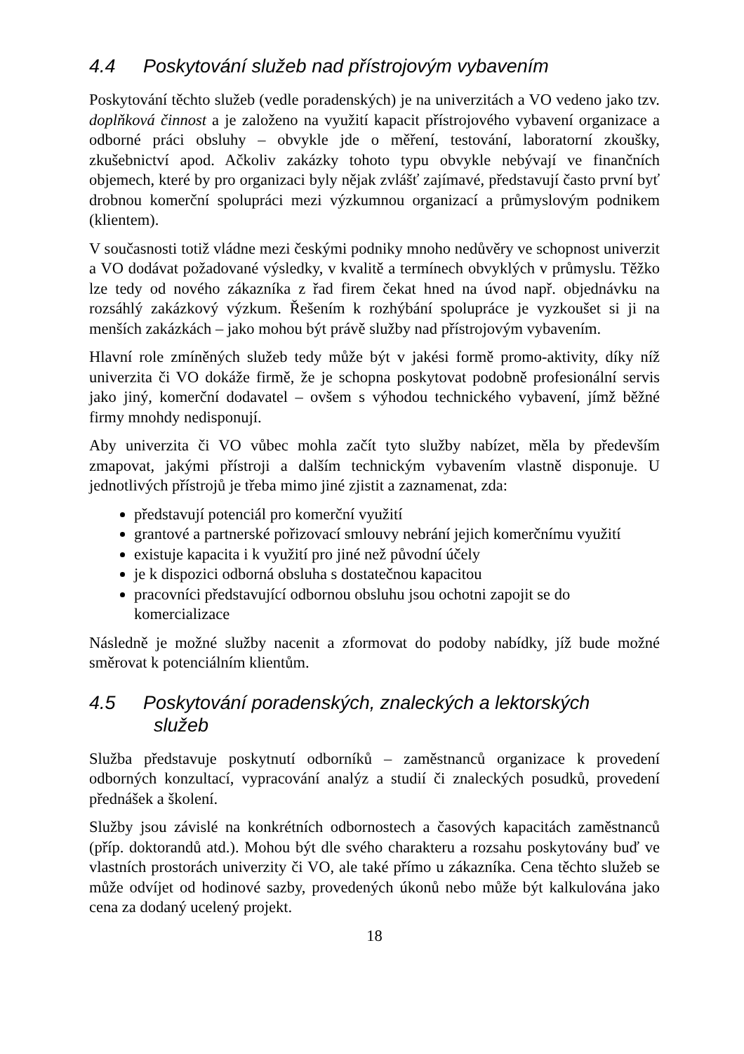4.4 Poskytování služeb nad přístrojovým vybavením
Poskytování těchto služeb (vedle poradenských) je na univerzitách a VO vedeno jako tzv. doplňková činnost a je založeno na využití kapacit přístrojového vybavení organizace a odborné práci obsluhy – obvykle jde o měření, testování, laboratorní zkoušky, zkušebnictví apod. Ačkoliv zakázky tohoto typu obvykle nebývají ve finančních objemech, které by pro organizaci byly nějak zvlášť zajímavé, představují často první byť drobnou komerční spolupráci mezi výzkumnou organizací a průmyslovým podnikem (klientem).
V současnosti totiž vládne mezi českými podniky mnoho nedůvěry ve schopnost univerzit a VO dodávat požadované výsledky, v kvalitě a termínech obvyklých v průmyslu. Těžko lze tedy od nového zákazníka z řad firem čekat hned na úvod např. objednávku na rozsáhlý zakázkový výzkum. Řešením k rozhýbání spolupráce je vyzkoušet si ji na menších zakázkách – jako mohou být právě služby nad přístrojovým vybavením.
Hlavní role zmíněných služeb tedy může být v jakési formě promo-aktivity, díky níž univerzita či VO dokáže firmě, že je schopna poskytovat podobně profesionální servis jako jiný, komerční dodavatel – ovšem s výhodou technického vybavení, jímž běžné firmy mnohdy nedisponují.
Aby univerzita či VO vůbec mohla začít tyto služby nabízet, měla by především zmapovat, jakými přístroji a dalším technickým vybavením vlastně disponuje. U jednotlivých přístrojů je třeba mimo jiné zjistit a zaznamenat, zda:
představují potenciál pro komerční využití
grantové a partnerské pořizovací smlouvy nebrání jejich komerčnímu využití
existuje kapacita i k využití pro jiné než původní účely
je k dispozici odborná obsluha s dostatečnou kapacitou
pracovníci představující odbornou obsluhu jsou ochotni zapojit se do komercializace
Následně je možné služby nacenit a zformovat do podoby nabídky, jíž bude možné směrovat k potenciálním klientům.
4.5 Poskytování poradenských, znaleckých a lektorských
služeb
Služba představuje poskytnutí odborníků – zaměstnanců organizace k provedení odborných konzultací, vypracování analýz a studií či znaleckých posudků, provedení přednášek a školení.
Služby jsou závislé na konkrétních odbornostech a časových kapacitách zaměstnanců (příp. doktorandů atd.). Mohou být dle svého charakteru a rozsahu poskytovány buď ve vlastních prostorách univerzity či VO, ale také přímo u zákazníka. Cena těchto služeb se může odvíjet od hodinové sazby, provedených úkonů nebo může být kalkulována jako cena za dodaný ucelený projekt.
18